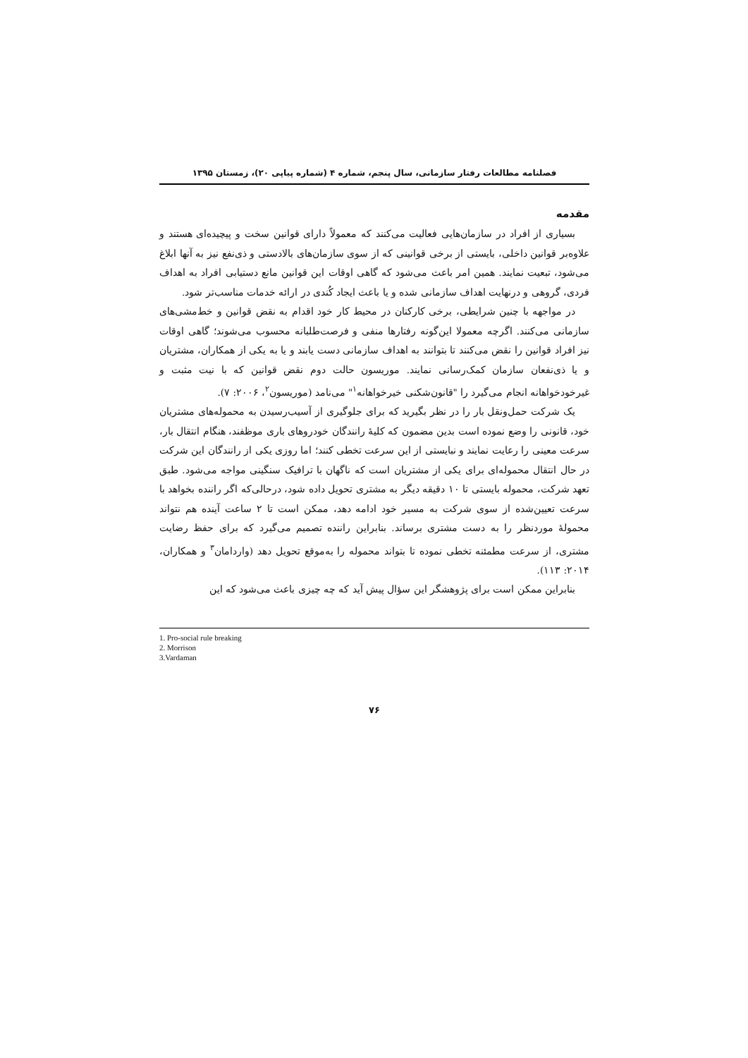فصلنامه مطالعات رفتار سازمانی، سال پنجم، شماره ۴ (شماره پیاپی ۲۰)، زمستان ۱۳۹۵
مقدمه
بسیاری از افراد در سازمان‌هایی فعالیت می‌کنند که معمولاً دارای قوانین سخت و پیچیده‌ای هستند و علاوه‌بر قوانین داخلی، بایستی از برخی قوانینی که از سوی سازمان‌های بالادستی و ذی‌نفع نیز به آنها ابلاغ می‌شود، تبعیت نمایند. همین امر باعث می‌شود که گاهی اوقات این قوانین مانع دستیابی افراد به اهداف فردی، گروهی و درنهایت اهداف سازمانی شده و یا باعث ایجاد کُندی در ارائه خدمات مناسب‌تر شود.
در مواجهه با چنین شرایطی، برخی کارکنان در محیط کار خود اقدام به نقض قوانین و خط‌مشی‌های سازمانی می‌کنند. اگرچه معمولا این‌گونه رفتارها منفی و فرصت‌طلبانه محسوب می‌شوند؛ گاهی اوقات نیز افراد قوانین را نقض می‌کنند تا بتوانند به اهداف سازمانی دست یابند و یا به یکی از همکاران، مشتریان و یا ذی‌نفعان سازمان کمک‌رسانی نمایند. موریسون حالت دوم نقض قوانین که با نیت مثبت و غیرخودخواهانه انجام می‌گیرد را "قانون‌شکنی خیرخواهانه<sup>۱</sup>" می‌نامد (موریسون<sup>۲</sup>، ۲۰۰۶: ۷).
یک شرکت حمل‌ونقل بار را در نظر بگیرید که برای جلوگیری از آسیب‌رسیدن به محموله‌های مشتریان خود، قانونی را وضع نموده است بدین مضمون که کلیهٔ رانندگان خودروهای باری موظفند، هنگام انتقال بار، سرعت معینی را رعایت نمایند و نبایستی از این سرعت تخطی کنند؛ اما روزی یکی از رانندگان این شرکت در حال انتقال محموله‌ای برای یکی از مشتریان است که ناگهان با ترافیک سنگینی مواجه می‌شود. طبق تعهد شرکت، محموله بایستی تا ۱۰ دقیقه دیگر به مشتری تحویل داده شود، درحالی‌که اگر راننده بخواهد با سرعت تعیین‌شده از سوی شرکت به مسیر خود ادامه دهد، ممکن است تا ۲ ساعت آینده هم نتواند محمولهٔ موردنظر را به دست مشتری برساند. بنابراین راننده تصمیم می‌گیرد که برای حفظ رضایت مشتری، از سرعت مطمئنه تخطی نموده تا بتواند محموله را به‌موقع تحویل دهد (واردامان<sup>۳</sup> و همکاران، ۲۰۱۴: ۱۱۳).
بنابراین ممکن است برای پژوهشگر این سؤال پیش آید که چه چیزی باعث می‌شود که این
1. Pro-social rule breaking
2. Morrison
3.Vardaman
۷۶